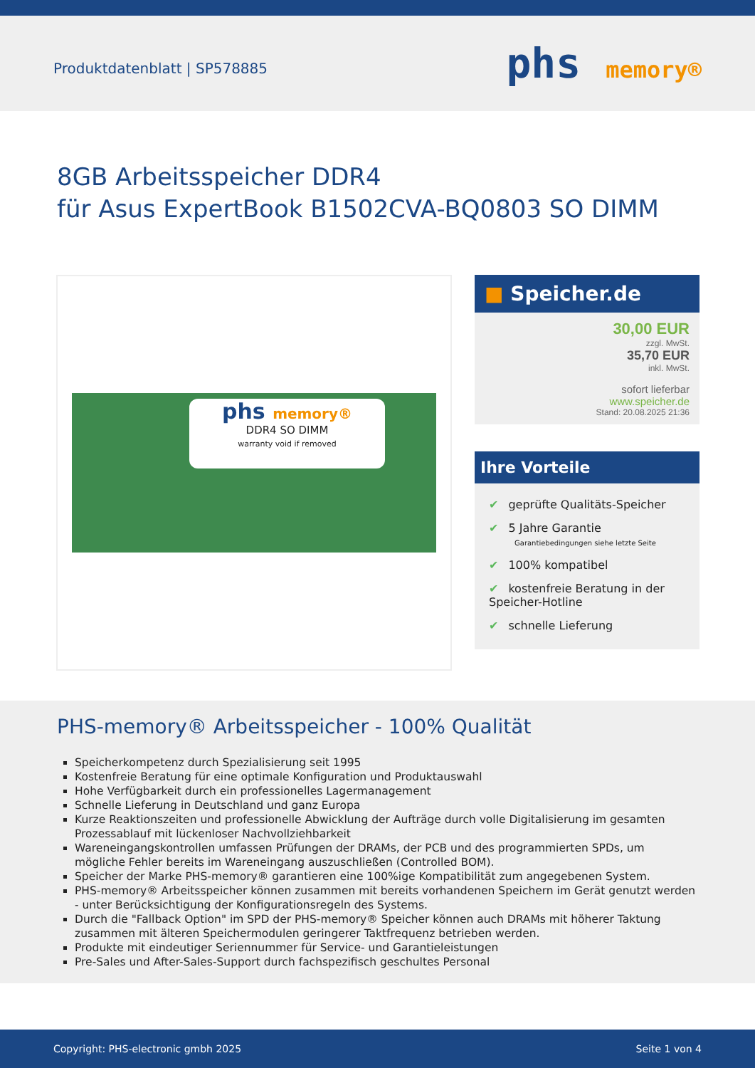Produktdatenblatt | SP578885
phs memory®
8GB Arbeitsspeicher DDR4
für Asus ExpertBook B1502CVA-BQ0803 SO DIMM
phs memory®
DDR4 SO DIMM
warranty void if removed
■ Speicher.de
30,00 EUR
zzgl. MwSt.
35,70 EUR
inkl. MwSt.
sofort lieferbar
www.speicher.de
Stand: 20.08.2025 21:36
Ihre Vorteile
✔ geprüfte Qualitäts-Speicher
✔ 5 Jahre Garantie
Garantiebedingungen siehe letzte Seite
✔ 100% kompatibel
✔ kostenfreie Beratung in der Speicher-Hotline
✔ schnelle Lieferung
PHS-memory® Arbeitsspeicher - 100% Qualität
Speicherkompetenz durch Spezialisierung seit 1995
Kostenfreie Beratung für eine optimale Konfiguration und Produktauswahl
Hohe Verfügbarkeit durch ein professionelles Lagermanagement
Schnelle Lieferung in Deutschland und ganz Europa
Kurze Reaktionszeiten und professionelle Abwicklung der Aufträge durch volle Digitalisierung im gesamten Prozessablauf mit lückenloser Nachvollziehbarkeit
Wareneingangskontrollen umfassen Prüfungen der DRAMs, der PCB und des programmierten SPDs, um mögliche Fehler bereits im Wareneingang auszuschließen (Controlled BOM).
Speicher der Marke PHS-memory® garantieren eine 100%ige Kompatibilität zum angegebenen System.
PHS-memory® Arbeitsspeicher können zusammen mit bereits vorhandenen Speichern im Gerät genutzt werden - unter Berücksichtigung der Konfigurationsregeln des Systems.
Durch die "Fallback Option" im SPD der PHS-memory® Speicher können auch DRAMs mit höherer Taktung zusammen mit älteren Speichermodulen geringerer Taktfrequenz betrieben werden.
Produkte mit eindeutiger Seriennummer für Service- und Garantieleistungen
Pre-Sales und After-Sales-Support durch fachspezifisch geschultes Personal
Copyright: PHS-electronic gmbh 2025 Seite 1 von 4